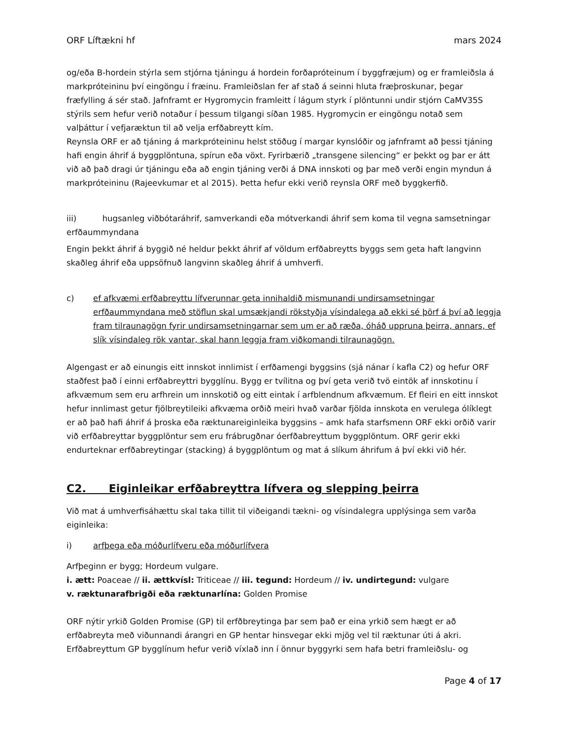ORF Líftækni hf mars 2024
og/eða B-hordein stýrla sem stjórna tjáningu á hordein forðapróteinum í byggfræjum) og er framleiðsla á markpróteininu því eingöngu í fræinu. Framleiðslan fer af stað á seinni hluta fræþroskunar, þegar fræfylling á sér stað. Jafnframt er Hygromycin framleitt í lágum styrk í plöntunni undir stjórn CaMV35S stýrils sem hefur verið notaður í þessum tilgangi síðan 1985. Hygromycin er eingöngu notað sem valþáttur í vefjaræktun til að velja erfðabreytt kím.
Reynsla ORF er að tjáning á markpróteininu helst stöðug í margar kynslóðir og jafnframt að þessi tjáning hafi engin áhrif á byggplöntuna, spírun eða vöxt. Fyrirbærið „transgene silencing“ er þekkt og þar er átt við að það dragi úr tjáningu eða að engin tjáning verði á DNA innskoti og þar með verði engin myndun á markpróteininu (Rajeevkumar et al 2015). Þetta hefur ekki verið reynsla ORF með byggkerfið.
iii) hugsanleg viðbótaráhrif, samverkandi eða mótverkandi áhrif sem koma til vegna samsetningar erfðaummyndana
Engin þekkt áhrif á byggið né heldur þekkt áhrif af völdum erfðabreytts byggs sem geta haft langvinn skaðleg áhrif eða uppsöfnuð langvinn skaðleg áhrif á umhverfi.
c) ef afkvæmi erfðabreyttu lífverunnar geta innihaldið mismunandi undirsamsetningar erfðaummyndana með stöflun skal umsækjandi rökstyðja vísindalega að ekki sé þörf á því að leggja fram tilraunagögn fyrir undirsamsetningarnar sem um er að ræða, óháð uppruna þeirra, annars, ef slík vísindaleg rök vantar, skal hann leggja fram viðkomandi tilraunagögn.
Algengast er að einungis eitt innskot innlimist í erfðamengi byggsins (sjá nánar í kafla C2) og hefur ORF staðfest það í einni erfðabreyttri bygglínu. Bygg er tvílitna og því geta verið tvö eintök af innskotinu í afkvæmum sem eru arfhrein um innskotið og eitt eintak í arfblendnum afkvæmum. Ef fleiri en eitt innskot hefur innlimast getur fjölbreytileiki afkvæma orðið meiri hvað varðar fjölda innskota en verulega ólíklegt er að það hafi áhrif á þroska eða ræktunareiginleika byggsins – amk hafa starfsmenn ORF ekki orðið varir við erfðabreyttar byggplöntur sem eru frábrugðnar óerfðabreyttum byggplöntum. ORF gerir ekki endurteknar erfðabreytingar (stacking) á byggplöntum og mat á slíkum áhrifum á því ekki við hér.
C2. Eiginleikar erfðabreyttra lífvera og slepping þeirra
Við mat á umhverfisáhættu skal taka tillit til viðeigandi tækni- og vísindalegra upplýsinga sem varða eiginleika:
i) arfþega eða móðurlífveru eða móðurlífvera
Arfþeginn er bygg; Hordeum vulgare.
i. ætt: Poaceae // ii. ættkvísl: Triticeae // iii. tegund: Hordeum // iv. undirtegund: vulgare
v. ræktunarafbrigði eða ræktunarlína: Golden Promise
ORF nýtir yrkið Golden Promise (GP) til erfðbreytinga þar sem það er eina yrkið sem hægt er að erfðabreyta með viðunnandi árangri en GP hentar hinsvegar ekki mjög vel til ræktunar úti á akri. Erfðabreyttum GP bygglínum hefur verið víxlað inn í önnur byggyrki sem hafa betri framleiðslu- og
Page 4 of 17